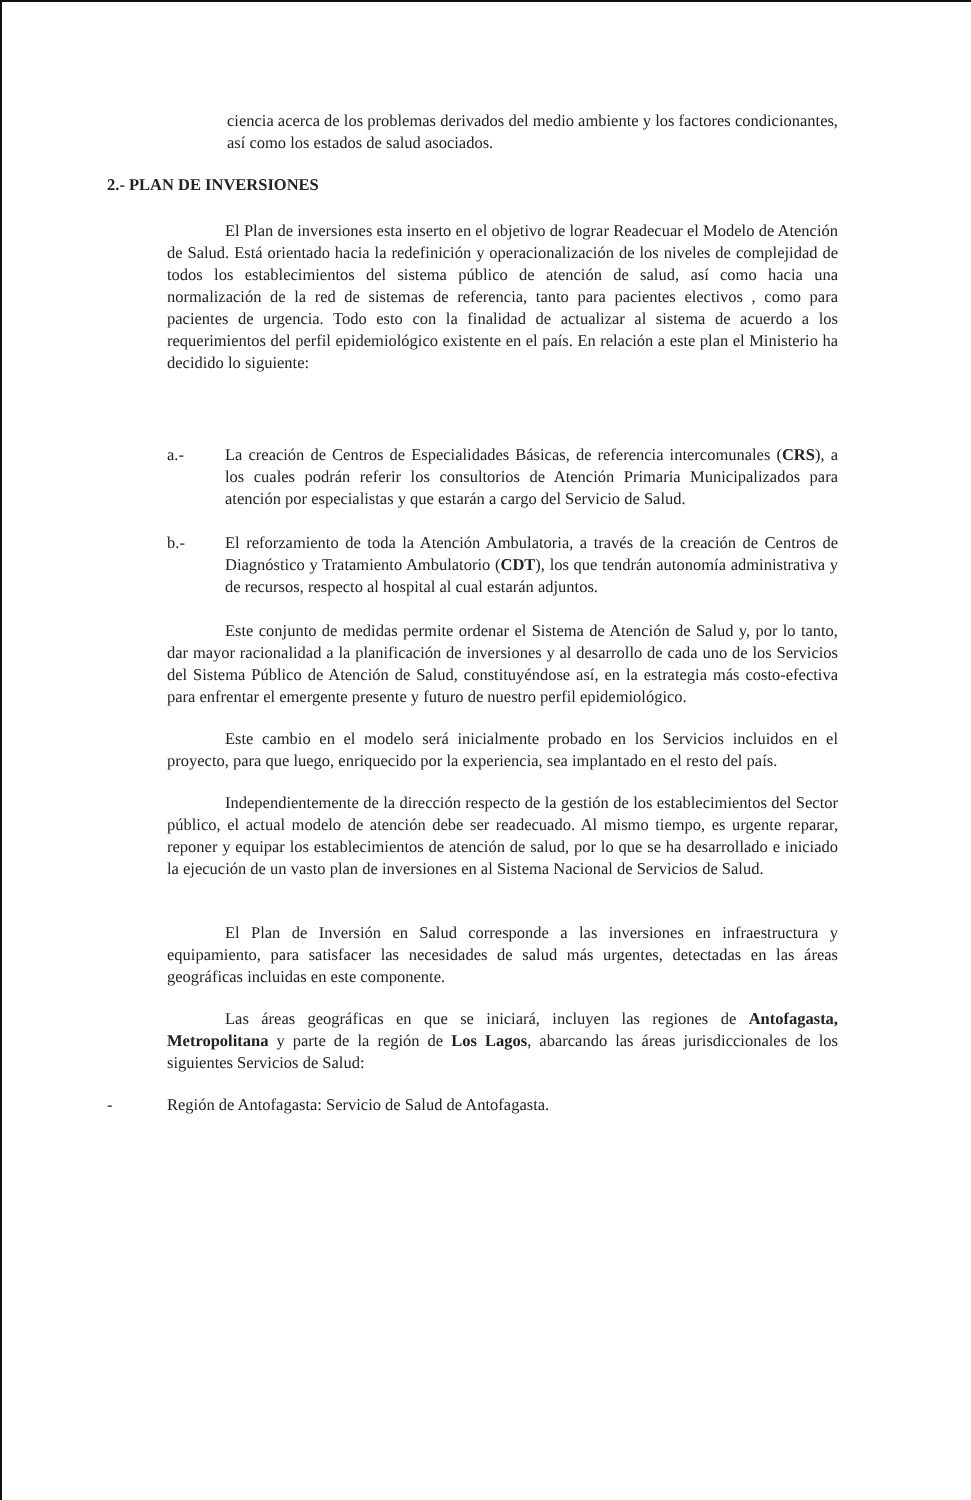ciencia acerca de los problemas derivados del medio ambiente y los factores condicionantes, así como los estados de salud asociados.
2.- PLAN DE INVERSIONES
El Plan de inversiones esta inserto en el objetivo de lograr Readecuar el Modelo de Atención de Salud. Está orientado hacia la redefinición y operacionalización de los niveles de complejidad de todos los establecimientos del sistema público de atención de salud, así como hacia una normalización de la red de sistemas de referencia, tanto para pacientes electivos , como para pacientes de urgencia. Todo esto con la finalidad de actualizar al sistema de acuerdo a los requerimientos del perfil epidemiológico existente en el país. En relación a este plan el Ministerio ha decidido lo siguiente:
a.- La creación de Centros de Especialidades Básicas, de referencia intercomunales (CRS), a los cuales podrán referir los consultorios de Atención Primaria Municipalizados para atención por especialistas y que estarán a cargo del Servicio de Salud.
b.- El reforzamiento de toda la Atención Ambulatoria, a través de la creación de Centros de Diagnóstico y Tratamiento Ambulatorio (CDT), los que tendrán autonomía administrativa y de recursos, respecto al hospital al cual estarán adjuntos.
Este conjunto de medidas permite ordenar el Sistema de Atención de Salud y, por lo tanto, dar mayor racionalidad a la planificación de inversiones y al desarrollo de cada uno de los Servicios del Sistema Público de Atención de Salud, constituyéndose así, en la estrategia más costo-efectiva para enfrentar el emergente presente y futuro de nuestro perfil epidemiológico.
Este cambio en el modelo será inicialmente probado en los Servicios incluidos en el proyecto, para que luego, enriquecido por la experiencia, sea implantado en el resto del país.
Independientemente de la dirección respecto de la gestión de los establecimientos del Sector público, el actual modelo de atención debe ser readecuado. Al mismo tiempo, es urgente reparar, reponer y equipar los establecimientos de atención de salud, por lo que se ha desarrollado e iniciado la ejecución de un vasto plan de inversiones en al Sistema Nacional de Servicios de Salud.
El Plan de Inversión en Salud corresponde a las inversiones en infraestructura y equipamiento, para satisfacer las necesidades de salud más urgentes, detectadas en las áreas geográficas incluidas en este componente.
Las áreas geográficas en que se iniciará, incluyen las regiones de Antofagasta, Metropolitana y parte de la región de Los Lagos, abarcando las áreas jurisdiccionales de los siguientes Servicios de Salud:
- Región de Antofagasta: Servicio de Salud de Antofagasta.